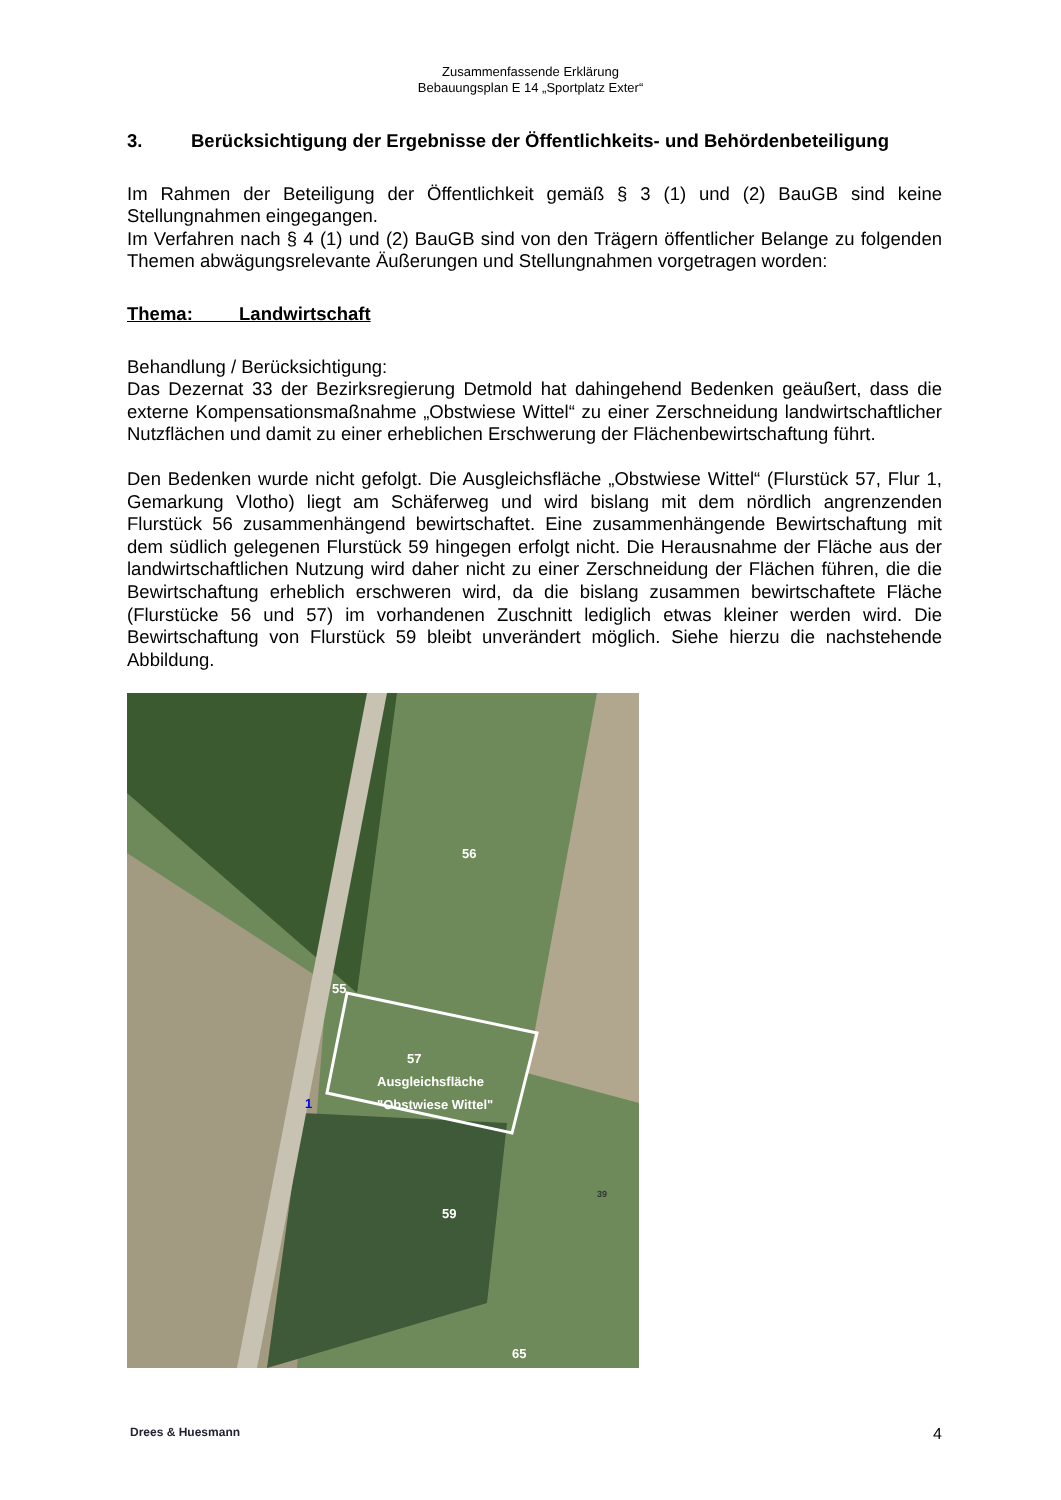Zusammenfassende Erklärung
Bebauungsplan E 14 „Sportplatz Exter“
3. Berücksichtigung der Ergebnisse der Öffentlichkeits- und Behördenbeteiligung
Im Rahmen der Beteiligung der Öffentlichkeit gemäß § 3 (1) und (2) BauGB sind keine Stellungnahmen eingegangen.
Im Verfahren nach § 4 (1) und (2) BauGB sind von den Trägern öffentlicher Belange zu folgenden Themen abwägungsrelevante Äußerungen und Stellungnahmen vorgetragen worden:
Thema: Landwirtschaft
Behandlung / Berücksichtigung:
Das Dezernat 33 der Bezirksregierung Detmold hat dahingehend Bedenken geäußert, dass die externe Kompensationsmaßnahme „Obstwiese Wittel“ zu einer Zerschneidung landwirtschaftlicher Nutzflächen und damit zu einer erheblichen Erschwerung der Flächenbewirtschaftung führt.
Den Bedenken wurde nicht gefolgt. Die Ausgleichsfläche „Obstwiese Wittel“ (Flurstück 57, Flur 1, Gemarkung Vlotho) liegt am Schäferweg und wird bislang mit dem nördlich angrenzenden Flurstück 56 zusammenhängend bewirtschaftet. Eine zusammenhängende Bewirtschaftung mit dem südlich gelegenen Flurstück 59 hingegen erfolgt nicht. Die Herausnahme der Fläche aus der landwirtschaftlichen Nutzung wird daher nicht zu einer Zerschneidung der Flächen führen, die die Bewirtschaftung erheblich erschweren wird, da die bislang zusammen bewirtschaftete Fläche (Flurstücke 56 und 57) im vorhandenen Zuschnitt lediglich etwas kleiner werden wird. Die Bewirtschaftung von Flurstück 59 bleibt unverändert möglich. Siehe hierzu die nachstehende Abbildung.
56
55
57
Ausgleichsfläche
"Obstwiese Wittel" 1
59
39
65
Drees & Huesmann 4